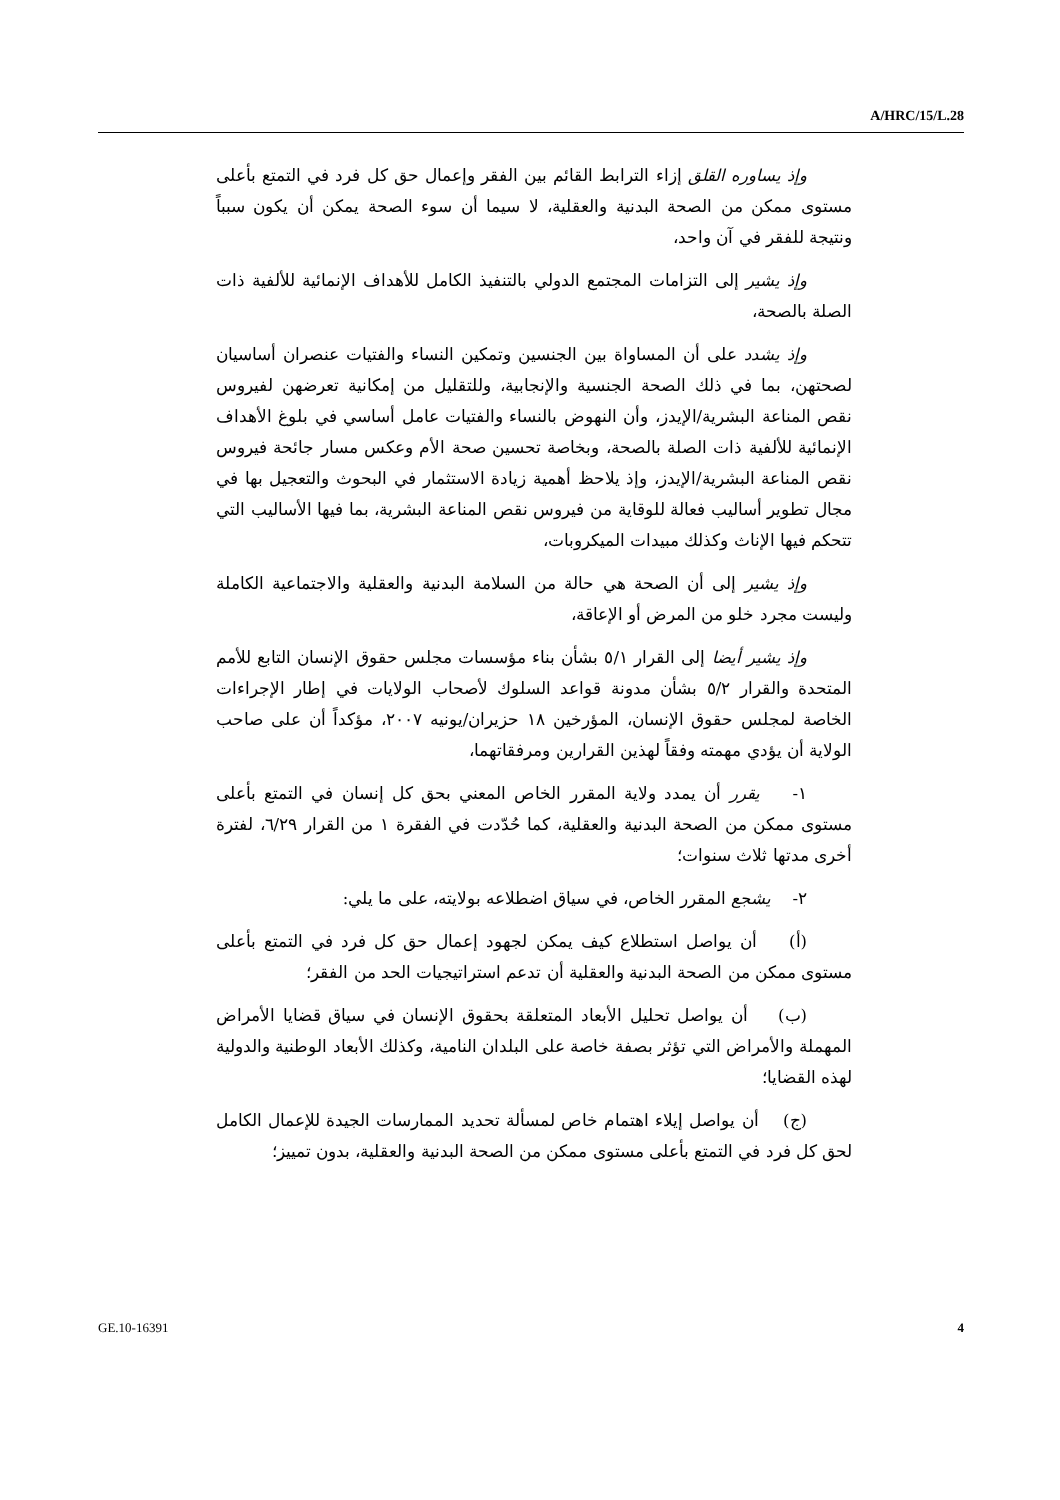A/HRC/15/L.28
وإذ يساوره القلق إزاء الترابط القائم بين الفقر وإعمال حق كل فرد في التمتع بأعلى مستوى ممكن من الصحة البدنية والعقلية، لا سيما أن سوء الصحة يمكن أن يكون سبباً ونتيجة للفقر في آن واحد،
وإذ يشير إلى التزامات المجتمع الدولي بالتنفيذ الكامل للأهداف الإنمائية للألفية ذات الصلة بالصحة،
وإذ يشدد على أن المساواة بين الجنسين وتمكين النساء والفتيات عنصران أساسيان لصحتهن، بما في ذلك الصحة الجنسية والإنجابية، وللتقليل من إمكانية تعرضهن لفيروس نقص المناعة البشرية/الإيدز، وأن النهوض بالنساء والفتيات عامل أساسي في بلوغ الأهداف الإنمائية للألفية ذات الصلة بالصحة، وبخاصة تحسين صحة الأم وعكس مسار جائحة فيروس نقص المناعة البشرية/الإيدز، وإذ يلاحظ أهمية زيادة الاستثمار في البحوث والتعجيل بها في مجال تطوير أساليب فعالة للوقاية من فيروس نقص المناعة البشرية، بما فيها الأساليب التي تتحكم فيها الإناث وكذلك مبيدات الميكروبات،
وإذ يشير إلى أن الصحة هي حالة من السلامة البدنية والعقلية والاجتماعية الكاملة وليست مجرد خلو من المرض أو الإعاقة،
وإذ يشير أيضا إلى القرار ٥/١ بشأن بناء مؤسسات مجلس حقوق الإنسان التابع للأمم المتحدة والقرار ٥/٢ بشأن مدونة قواعد السلوك لأصحاب الولايات في إطار الإجراءات الخاصة لمجلس حقوق الإنسان، المؤرخين ١٨ حزيران/يونيه ٢٠٠٧، مؤكداً أن على صاحب الولاية أن يؤدي مهمته وفقاً لهذين القرارين ومرفقاتهما،
١- يقرر أن يمدد ولاية المقرر الخاص المعني بحق كل إنسان في التمتع بأعلى مستوى ممكن من الصحة البدنية والعقلية، كما حُدّدت في الفقرة ١ من القرار ٦/٢٩، لفترة أخرى مدتها ثلاث سنوات؛
٢- يشجع المقرر الخاص، في سياق اضطلاعه بولايته، على ما يلي:
(أ) أن يواصل استطلاع كيف يمكن لجهود إعمال حق كل فرد في التمتع بأعلى مستوى ممكن من الصحة البدنية والعقلية أن تدعم استراتيجيات الحد من الفقر؛
(ب) أن يواصل تحليل الأبعاد المتعلقة بحقوق الإنسان في سياق قضايا الأمراض المهملة والأمراض التي تؤثر بصفة خاصة على البلدان النامية، وكذلك الأبعاد الوطنية والدولية لهذه القضايا؛
(ج) أن يواصل إيلاء اهتمام خاص لمسألة تحديد الممارسات الجيدة للإعمال الكامل لحق كل فرد في التمتع بأعلى مستوى ممكن من الصحة البدنية والعقلية، بدون تمييز؛
GE.10-16391 4